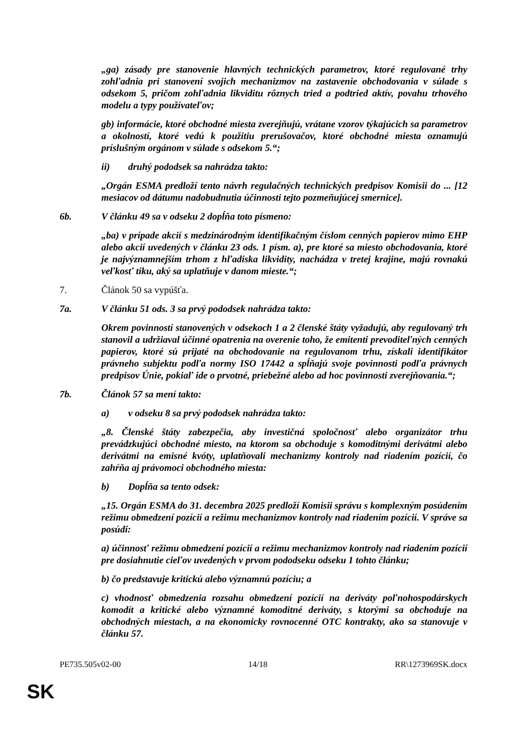„ga) zásady pre stanovenie hlavných technických parametrov, ktoré regulované trhy zohľadnia pri stanovení svojich mechanizmov na zastavenie obchodovania v súlade s odsekom 5, pričom zohľadnia likviditu rôznych tried a podtried aktív, povahu trhového modelu a typy používateľov;
gb) informácie, ktoré obchodné miesta zverejňujú, vrátane vzorov týkajúcich sa parametrov a okolností, ktoré vedú k použitiu prerušovačov, ktoré obchodné miesta oznamujú príslušným orgánom v súlade s odsekom 5.“;
ii) druhý pododsek sa nahrádza takto:
„Orgán ESMA predloží tento návrh regulačných technických predpisov Komisii do ... [12 mesiacov od dátumu nadobudnutia účinnosti tejto pozmeňujúcej smernice].
6b. V článku 49 sa v odseku 2 dopĺňa toto písmeno:
„ba) v prípade akcií s medzinárodným identifikačným číslom cenných papierov mimo EHP alebo akcií uvedených v článku 23 ods. 1 písm. a), pre ktoré sa miesto obchodovania, ktoré je najvýznamnejším trhom z hľadiska likvidity, nachádza v tretej krajine, majú rovnakú veľkosť tiku, aký sa uplatňuje v danom mieste.“;
7. Článok 50 sa vypúšťa.
7a. V článku 51 ods. 3 sa prvý pododsek nahrádza takto:
Okrem povinností stanovených v odsekoch 1 a 2 členské štáty vyžadujú, aby regulovaný trh stanovil a udržiaval účinné opatrenia na overenie toho, že emitenti prevoditeľných cenných papierov, ktoré sú prijaté na obchodovanie na regulovanom trhu, získali identifikátor právneho subjektu podľa normy ISO 17442 a spĺňajú svoje povinnosti podľa právnych predpisov Únie, pokiaľ ide o prvotné, priebežné alebo ad hoc povinnosti zverejňovania.“;
7b. Článok 57 sa mení takto:
a) v odseku 8 sa prvý pododsek nahrádza takto:
„8. Členské štáty zabezpečia, aby investičná spoločnosť alebo organizátor trhu prevádzkujúci obchodné miesto, na ktorom sa obchoduje s komoditnými derivátmi alebo derivátmi na emisné kvóty, uplatňovali mechanizmy kontroly nad riadením pozícií, čo zahŕňa aj právomoci obchodného miesta:
b) Dopĺňa sa tento odsek:
„15. Orgán ESMA do 31. decembra 2025 predloží Komisii správu s komplexným posúdením režimu obmedzení pozícií a režimu mechanizmov kontroly nad riadením pozícií. V správe sa posúdi:
a) účinnosť režimu obmedzení pozícií a režimu mechanizmov kontroly nad riadením pozícií pre dosiahnutie cieľov uvedených v prvom pododseku odseku 1 tohto článku;
b) čo predstavuje kritickú alebo významnú pozíciu; a
c) vhodnosť obmedzenia rozsahu obmedzení pozícií na deriváty poľnohospodárskych komodít a kritické alebo významné komoditné deriváty, s ktorými sa obchoduje na obchodných miestach, a na ekonomicky rovnocenné OTC kontrakty, ako sa stanovuje v článku 57.
PE735.505v02-00 14/18 RR\1273969SK.docx
SK